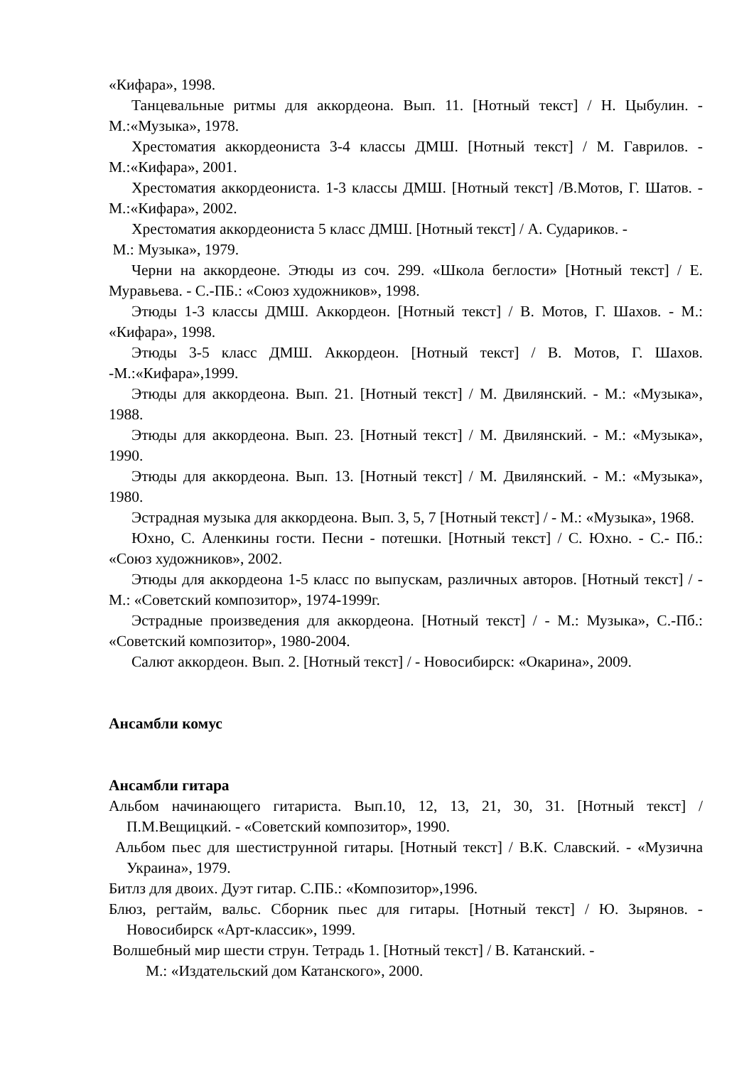«Кифара», 1998.
Танцевальные ритмы для аккордеона. Вып. 11. [Нотный текст] / Н. Цыбулин. - М.:«Музыка», 1978.
Хрестоматия аккордеониста 3-4 классы ДМШ. [Нотный текст] / М. Гаврилов. - М.:«Кифара», 2001.
Хрестоматия аккордеониста. 1-3 классы ДМШ. [Нотный текст] /В.Мотов, Г. Шатов. - М.:«Кифара», 2002.
Хрестоматия аккордеониста 5 класс ДМШ. [Нотный текст] / А. Судариков. -
М.: Музыка», 1979.
Черни на аккордеоне. Этюды из соч. 299. «Школа беглости» [Нотный текст] / Е. Муравьева. - С.-ПБ.: «Союз художников», 1998.
Этюды 1-3 классы ДМШ. Аккордеон. [Нотный текст] / В. Мотов, Г. Шахов. - М.: «Кифара», 1998.
Этюды 3-5 класс ДМШ. Аккордеон. [Нотный текст] / В. Мотов, Г. Шахов. -М.:«Кифара»,1999.
Этюды для аккордеона. Вып. 21. [Нотный текст] / М. Двилянский. - М.: «Музыка», 1988.
Этюды для аккордеона. Вып. 23. [Нотный текст] / М. Двилянский. - М.: «Музыка», 1990.
Этюды для аккордеона. Вып. 13. [Нотный текст] / М. Двилянский. - М.: «Музыка», 1980.
Эстрадная музыка для аккордеона. Вып. 3, 5, 7 [Нотный текст] / - М.: «Музыка», 1968.
Юхно, С. Аленкины гости. Песни - потешки. [Нотный текст] / С. Юхно. - С.- Пб.: «Союз художников», 2002.
Этюды для аккордеона 1-5 класс по выпускам, различных авторов. [Нотный текст] / - М.: «Советский композитор», 1974-1999г.
Эстрадные произведения для аккордеона. [Нотный текст] / - М.: Музыка», С.-Пб.: «Советский композитор», 1980-2004.
Салют аккордеон. Вып. 2. [Нотный текст] / - Новосибирск: «Окарина», 2009.
Ансамбли комус
Ансамбли гитара
Альбом начинающего гитариста. Вып.10, 12, 13, 21, 30, 31. [Нотный текст] / П.М.Вещицкий. - «Советский композитор», 1990.
Альбом пьес для шестиструнной гитары. [Нотный текст] / В.К. Славский. - «Музична Украина», 1979.
Битлз для двоих. Дуэт гитар. С.ПБ.: «Композитор»,1996.
Блюз, регтайм, вальс. Сборник пьес для гитары. [Нотный текст] / Ю. Зырянов. - Новосибирск «Арт-классик», 1999.
Волшебный мир шести струн. Тетрадь 1. [Нотный текст] / В. Катанский. -
М.: «Издательский дом Катанского», 2000.